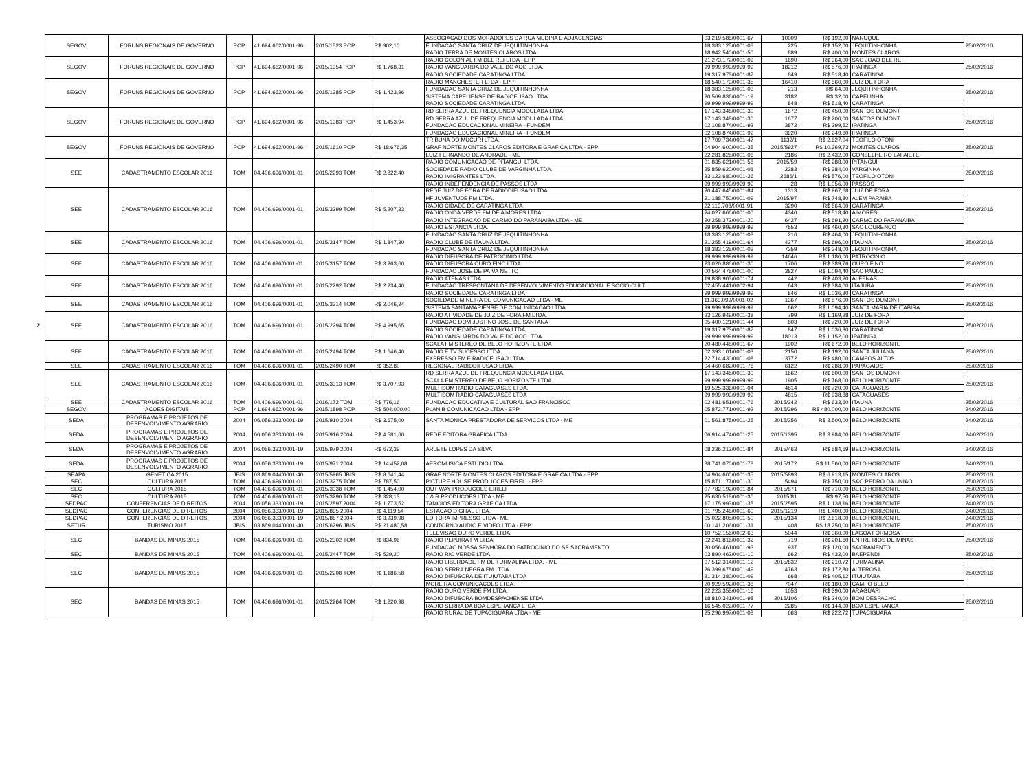| 2 | SEGOV | FORUNS REGIONAIS DE GOVERNO | POP | 41.694.662/0001-96 | 2015/1523 POP | R$ 902,10 | ASSOCIACAO DOS MORADORES DA RUA MEDINA E ADJACENCIAS | 03.219.588/0001-67 | 10009 | R$ 192,00 | NANUQUE | 25/02/2016 |
| | | | | | | | FUNDACAO SANTA CRUZ DE JEQUITINHONHA | 18.383.125/0001-03 | 225 | R$ 152,00 | JEQUITINHONHA | |
| | | | | | | | RADIO TERRA DE MONTES CLAROS LTDA. | 18.942.540/0001-50 | 889 | R$ 400,00 | MONTES CLAROS | |
| | SEGOV | FORUNS REGIONAIS DE GOVERNO | POP | 41.694.662/0001-96 | 2015/1354 POP | R$ 1.768,31 | RADIO COLONIAL FM DEL REI LTDA - EPP | 21.273.172/0001-09 | 1690 | R$ 364,00 | SAO JOAO DEL REI | 25/02/2016 |
| | | | | | | | RADIO VANGUARDA DO VALE DO ACO LTDA. | 99.999.999/9999-99 | 18212 | R$ 576,00 | IPATINGA | |
| | | | | | | | RADIO SOCIEDADE CARATINGA LTDA. | 19.317.973/0001-87 | 849 | R$ 518,40 | CARATINGA | |
| | SEGOV | FORUNS REGIONAIS DE GOVERNO | POP | 41.694.662/0001-96 | 2015/1385 POP | R$ 1.423,96 | RADIO MANCHESTER LTDA - EPP | 18.540.179/0001-35 | 16410 | R$ 560,00 | JUIZ DE FORA | 25/02/2016 |
| | | | | | | | FUNDACAO SANTA CRUZ DE JEQUITINHONHA | 18.383.125/0001-03 | 213 | R$ 64,00 | JEQUITINHONHA | |
| | | | | | | | SISTEMA CAPELIENSE DE RADIOFUSAO LTDA | 20.569.836/0001-19 | 3182 | R$ 32,00 | CAPELINHA | |
| | | | | | | | RADIO SOCIEDADE CARATINGA LTDA. | 99.999.999/9999-99 | 848 | R$ 518,40 | CARATINGA | |
| | SEGOV | FORUNS REGIONAIS DE GOVERNO | POP | 41.694.662/0001-96 | 2015/1383 POP | R$ 1.453,94 | RD SERRA AZUL DE FREQUENCIA MODULADA LTDA. | 17.143.348/0001-30 | 1672 | R$ 450,00 | SANTOS DUMONT | 25/02/2016 |
| | | | | | | | RD SERRA AZUL DE FREQUENCIA MODULADA LTDA. | 17.143.348/0001-30 | 1677 | R$ 200,00 | SANTOS DUMONT | |
| | | | | | | | FUNDACAO EDUCACIONAL MINEIRA - FUNDEM | 02.108.874/0001-92 | 3872 | R$ 299,52 | IPATINGA | |
| | | | | | | | FUNDACAO EDUCACIONAL MINEIRA - FUNDEM | 02.108.874/0001-92 | 3920 | R$ 249,60 | IPATINGA | |
| | SEGOV | FORUNS REGIONAIS DE GOVERNO | POP | 41.694.662/0001-96 | 2015/1610 POP | R$ 18.676,35 | TRIBUNA DO MUCURI LTDA. | 17.709.734/0001-47 | 1132/1 | R$ 2.627,04 | TEOFILO OTONI | 25/02/2016 |
| | | | | | | | GRAF NORTE MONTES CLAROS EDITORA E GRAFICA LTDA - EPP | 04.904.600/0001-35 | 2015/5927 | R$ 10.369,73 | MONTES CLAROS | |
| | | | | | | | LUIZ FERNANDO DE ANDRADE - ME | 22.281.828/0001-06 | 2186 | R$ 2.432,00 | CONSELHEIRO LAFAIETE | |
| | SEE | CADASTRAMENTO ESCOLAR 2016 | TOM | 04.406.696/0001-01 | 2015/2293 TOM | R$ 2.822,40 | RADIO COMUNICACAO DE PITANGUI LTDA. | 01.835.621/0001-58 | 2015/59 | R$ 288,00 | PITANGUI | 25/02/2016 |
| | | | | | | | SOCIEDADE RADIO CLUBE DE VARGINHA LTDA. | 25.859.620/0001-01 | 2283 | R$ 384,00 | VARGINHA | |
| | | | | | | | RADIO IMIGRANTES LTDA. | 23.123.680/0001-36 | 2686/1 | R$ 576,00 | TEOFILO OTONI | |
| | | | | | | | RADIO INDEPENDENCIA DE PASSOS LTDA | 99.999.999/9999-99 | 28 | R$ 1.056,00 | PASSOS | |
| | SEE | CADASTRAMENTO ESCOLAR 2016 | TOM | 04.406.696/0001-01 | 2015/3299 TOM | R$ 5.207,33 | REDE JUIZ DE FORA DE RADIODIFUSAO LTDA. | 20.447.645/0001-84 | 1313 | R$ 967,68 | JUIZ DE FORA | 25/02/2016 |
| | | | | | | | HF JUVENTUDE FM LTDA. | 21.188.750/0001-09 | 2015/97 | R$ 748,80 | ALEM PARAIBA | |
| | | | | | | | RADIO CIDADE DE CARATINGA LTDA | 22.113.708/0001-91 | 3290 | R$ 864,00 | CARATINGA | |
| | | | | | | | RADIO ONDA VERDE FM DE AIMORES LTDA. | 24.027.666/0001-00 | 4340 | R$ 518,40 | AIMORES | |
| | | | | | | | RADIO INTEGRACAO DE CARMO DO PARANAIBA LTDA - ME | 20.258.372/0001-20 | 6427 | R$ 691,20 | CARMO DO PARANAIBA | |
| | | | | | | | RADIO ESTANCIA LTDA. | 99.999.999/9999-99 | 7553 | R$ 460,80 | SAO LOURENCO | |
| | SEE | CADASTRAMENTO ESCOLAR 2016 | TOM | 04.406.696/0001-01 | 2015/3147 TOM | R$ 1.847,30 | FUNDACAO SANTA CRUZ DE JEQUITINHONHA | 18.383.125/0001-03 | 216 | R$ 464,00 | JEQUITINHONHA | 25/02/2016 |
| | | | | | | | RADIO CLUBE DE ITAUNA LTDA. | 21.255.419/0001-64 | 4277 | R$ 696,00 | ITAUNA | |
| | | | | | | | FUNDACAO SANTA CRUZ DE JEQUITINHONHA | 18.383.125/0001-03 | 7259 | R$ 348,00 | JEQUITINHONHA | |
| | SEE | CADASTRAMENTO ESCOLAR 2016 | TOM | 04.406.696/0001-01 | 2015/3157 TOM | R$ 3.263,60 | RADIO DIFUSORA DE PATROCINIO LTDA. | 99.999.999/9999-99 | 14646 | R$ 1.180,00 | PATROCINIO | 25/02/2016 |
| | | | | | | | RADIO DIFUSORA OURO FINO LTDA. | 23.020.886/0001-30 | 1706 | R$ 389,76 | OURO FINO | |
| | | | | | | | FUNDACAO JOSE DE PAIVA NETTO | 00.564.475/0001-00 | 3827 | R$ 1.094,40 | SAO PAULO | |
| | SEE | CADASTRAMENTO ESCOLAR 2016 | TOM | 04.406.696/0001-01 | 2015/2292 TOM | R$ 2.234,40 | RADIO ATENAS LTDA | 19.838.903/0001-74 | 442 | R$ 403,20 | ALFENAS | 25/02/2016 |
| | | | | | | | FUNDACAO TRESPONTANA DE DESENVOLVIMENTO EDUCACIONAL E SOCIO-CULT | 02.455.441/0002-94 | 643 | R$ 384,00 | ITAJUBA | |
| | | | | | | | RADIO SOCIEDADE CARATINGA LTDA | 99.999.999/9999-99 | 846 | R$ 1.036,80 | CARATINGA | |
| | SEE | CADASTRAMENTO ESCOLAR 2016 | TOM | 04.406.696/0001-01 | 2015/3314 TOM | R$ 2.046,24 | SOCIEDADE MINEIRA DE COMUNICACAO LTDA - ME | 11.363.099/0001-02 | 1367 | R$ 576,00 | SANTOS DUMONT | 25/02/2016 |
| | | | | | | | SISTEMA SANTAMARIENSE DE COMUNICACAO LTDA. | 99.999.999/9999-99 | 662 | R$ 1.094,40 | SANTA MARIA DE ITABIRA | |
| | SEE | CADASTRAMENTO ESCOLAR 2016 | TOM | 04.406.696/0001-01 | 2015/2294 TOM | R$ 4.995,65 | RADIO ATIVIDADE DE JUIZ DE FORA FM LTDA. | 23.126.949/0001-38 | 799 | R$ 1.169,28 | JUIZ DE FORA | 25/02/2016 |
| | | | | | | | FUNDACAO DOM JUSTINO JOSE DE SANTANA | 05.400.121/0001-44 | 803 | R$ 720,00 | JUIZ DE FORA | |
| | | | | | | | RADIO SOCIEDADE CARATINGA LTDA. | 19.317.973/0001-87 | 847 | R$ 1.036,80 | CARATINGA | |
| | | | | | | | RADIO VANGUARDA DO VALE DO ACO LTDA. | 99.999.999/9999-99 | 18013 | R$ 1.152,00 | IPATINGA | |
| | SEE | CADASTRAMENTO ESCOLAR 2016 | TOM | 04.406.696/0001-01 | 2015/2494 TOM | R$ 1.646,40 | SCALA FM STEREO DE BELO HORIZONTE LTDA | 20.480.448/0001-67 | 1902 | R$ 672,00 | BELO HORIZONTE | 25/02/2016 |
| | | | | | | | RADIO E TV SUCESSO LTDA. | 02.393.101/0001-03 | 2150 | R$ 192,00 | SANTA JULIANA | |
| | | | | | | | EXPRESSO FM E RADIOFUSAO LTDA. | 22.714.430/0001-08 | 3772 | R$ 480,00 | CAMPOS ALTOS | |
| | SEE | CADASTRAMENTO ESCOLAR 2016 | TOM | 04.406.696/0001-01 | 2015/2490 TOM | R$ 352,80 | REGIONAL RADIODIFUSAO LTDA. | 04.460.682/0001-76 | 6122 | R$ 288,00 | PAPAGAIOS | 25/02/2016 |
| | SEE | CADASTRAMENTO ESCOLAR 2016 | TOM | 04.406.696/0001-01 | 2015/3313 TOM | R$ 3.707,93 | RD SERRA AZUL DE FREQUENCIA MODULADA LTDA. | 17.143.348/0001-30 | 1662 | R$ 600,00 | SANTOS DUMONT | 25/02/2016 |
| | | | | | | | SCALA FM STEREO DE BELO HORIZONTE LTDA. | 99.999.999/9999-99 | 1905 | R$ 768,00 | BELO HORIZONTE | |
| | | | | | | | MULTISOM RADIO CATAGUASES LTDA. | 19.525.336/0001-04 | 4814 | R$ 720,00 | CATAGUASES | |
| | | | | | | | MULTISOM RADIO CATAGUASES LTDA | 99.999.999/9999-99 | 4815 | R$ 938,88 | CATAGUASES | |
| | SEE | CADASTRAMENTO ESCOLAR 2016 | TOM | 04.406.696/0001-01 | 2016/172 TOM | R$ 776,16 | FUNDACAO EDUCATIVA E CULTURAL SAO FRANCISCO | 02.481.651/0001-76 | 2015/242 | R$ 633,60 | ITAUNA | 25/02/2016 |
| | SEGOV | ACOES DIGITAIS | POP | 41.694.662/0001-96 | 2015/1898 POP | R$ 504.000,00 | PLAN B COMUNICACAO LTDA - EPP | 05.872.771/0001-92 | 2015/396 | R$ 480.000,00 | BELO HORIZONTE | 24/02/2016 |
| | SEDA | PROGRAMAS E PROJETOS DE DESENVOLVIMENTO AGRARIO | 2004 | 06.056.333/0001-19 | 2015/910 2004 | R$ 3.675,00 | SANTA MONICA PRESTADORA DE SERVICOS LTDA - ME | 01.561.875/0001-25 | 2015/256 | R$ 3.500,00 | BELO HORIZONTE | 24/02/2016 |
| | SEDA | PROGRAMAS E PROJETOS DE DESENVOLVIMENTO AGRARIO | 2004 | 06.056.333/0001-19 | 2015/916 2004 | R$ 4.581,60 | REDE EDITORA GRAFICA LTDA | 06.914.474/0001-25 | 2015/1395 | R$ 3.984,00 | BELO HORIZONTE | 24/02/2016 |
| | SEDA | PROGRAMAS E PROJETOS DE DESENVOLVIMENTO AGRARIO | 2004 | 06.056.333/0001-19 | 2015/979 2004 | R$ 672,39 | ARLETE LOPES DA SILVA | 08.236.212/0001-84 | 2015/463 | R$ 584,69 | BELO HORIZONTE | 24/02/2016 |
| | SEDA | PROGRAMAS E PROJETOS DE DESENVOLVIMENTO AGRARIO | 2004 | 06.056.333/0001-19 | 2015/971 2004 | R$ 14.452,08 | AEROMUSICA ESTUDIO LTDA. | 38.741.070/0001-73 | 2015/172 | R$ 11.560,00 | BELO HORIZONTE | 24/02/2016 |
| | SEAPA | GENETICA 2015 | JBIS | 03.869.044/0001-40 | 2015/5965 JBIS | R$ 8.641,44 | GRAF NORTE MONTES CLAROS EDITORA E GRAFICA LTDA - EPP | 04.904.600/0001-35 | 2015/5893 | R$ 6.913,15 | MONTES CLAROS | 25/02/2016 |
| | SEC | CULTURA 2015 | TOM | 04.406.696/0001-01 | 2015/3275 TOM | R$ 787,50 | PICTURE HOUSE PRODUCOES EIRELI - EPP | 15.871.177/0001-30 | 5494 | R$ 750,00 | SAO PEDRO DA UNIAO | 25/02/2016 |
| | SEC | CULTURA 2015 | TOM | 04.406.696/0001-01 | 2015/3338 TOM | R$ 1.454,00 | OUT WAY PRODUCOES EIRELI | 07.782.192/0001-84 | 2015/871 | R$ 710,00 | BELO HORIZONTE | 25/02/2016 |
| | SEC | CULTURA 2015 | TOM | 04.406.696/0001-01 | 2015/3290 TOM | R$ 328,13 | J & R PRODUCOES LTDA - ME | 25.630.518/0001-30 | 2015/81 | R$ 97,50 | BELO HORIZONTE | 25/02/2016 |
| | SEDPAC | CONFERENCIAS DE DIREITOS | 2004 | 06.056.333/0001-19 | 2015/2897 2004 | R$ 1.773,52 | TAMOIOS EDITORA GRAFICA LTDA | 17.175.993/0001-35 | 2015/2595 | R$ 1.138,16 | BELO HORIZONTE | 24/02/2016 |
| | SEDPAC | CONFERENCIAS DE DIREITOS | 2004 | 06.056.333/0001-19 | 2015/895 2004 | R$ 4.119,54 | ESTACAO DIGITAL LTDA. | 01.795.246/0001-60 | 2015/1219 | R$ 1.400,00 | BELO HORIZONTE | 24/02/2016 |
| | SEDPAC | CONFERENCIAS DE DIREITOS | 2004 | 06.056.333/0001-19 | 2015/887 2004 | R$ 3.939,98 | EDITORA IMPRESSO LTDA - ME | 05.022.805/0001-50 | 2015/134 | R$ 2.618,00 | BELO HORIZONTE | 24/02/2016 |
| | SETUR | TURISMO 2015 | JBIS | 03.869.044/0001-40 | 2015/6296 JBIS | R$ 21.480,58 | CONTORNO AUDIO E VIDEO LTDA - EPP | 00.141.206/0001-31 | 408 | R$ 18.250,00 | BELO HORIZONTE | 25/02/2016 |
| | SEC | BANDAS DE MINAS 2015 | TOM | 04.406.696/0001-01 | 2015/2302 TOM | R$ 834,96 | TELEVISAO OURO VERDE LTDA. | 10.752.156/0002-63 | 5044 | R$ 360,00 | LAGOA FORMOSA | 25/02/2016 |
| | | | | | | | RADIO PEPUIRA FM LTDA | 02.241.816/0001-32 | 719 | R$ 201,60 | ENTRE RIOS DE MINAS | |
| | | | | | | | FUNDACAO NOSSA SENHORA DO PATROCINIO DO SS SACRAMENTO | 20.056.461/0001-93 | 937 | R$ 120,00 | SACRAMENTO | |
| | SEC | BANDAS DE MINAS 2015 | TOM | 04.406.696/0001-01 | 2015/2447 TOM | R$ 529,20 | RADIO RIO VERDE LTDA. | 03.890.462/0001-10 | 662 | R$ 432,00 | BAEPENDI | 25/02/2016 |
| | SEC | BANDAS DE MINAS 2015 | TOM | 04.406.696/0001-01 | 2015/2208 TOM | R$ 1.186,58 | RADIO LIBERDADE FM DE TURMALINA LTDA. - ME | 07.512.314/0001-12 | 2015/832 | R$ 210,72 | TURMALINA | 25/02/2016 |
| | | | | | | | RADIO SERRA NEGRA FM LTDA | 26.399.675/0001-49 | 4763 | R$ 172,80 | ALTEROSA | |
| | | | | | | | RADIO DIFUSORA DE ITUIUTABA LTDA | 21.314.380/0001-09 | 668 | R$ 405,12 | ITUIUTABA | |
| | | | | | | | MOREIRA COMUNICACOES LTDA. | 20.929.592/0001-38 | 7047 | R$ 180,00 | CAMPO BELO | |
| | SEC | BANDAS DE MINAS 2015 | TOM | 04.406.696/0001-01 | 2015/2264 TOM | R$ 1.220,98 | RADIO OURO VERDE FM LTDA. | 22.223.358/0001-16 | 1053 | R$ 390,00 | ARAGUARI | 25/02/2016 |
| | | | | | | | RADIO DIFUSORA BOMDESPACHENSE LTDA. | 18.810.341/0001-98 | 2015/106 | R$ 240,00 | BOM DESPACHO | |
| | | | | | | | RADIO SERRA DA BOA ESPERANCA LTDA | 16.545.022/0001-77 | 2285 | R$ 144,00 | BOA ESPERANCA | |
| | | | | | | | RADIO RURAL DE TUPACIGUARA LTDA - ME | 25.296.997/0001-08 | 663 | R$ 222,72 | TUPACIGUARA | |